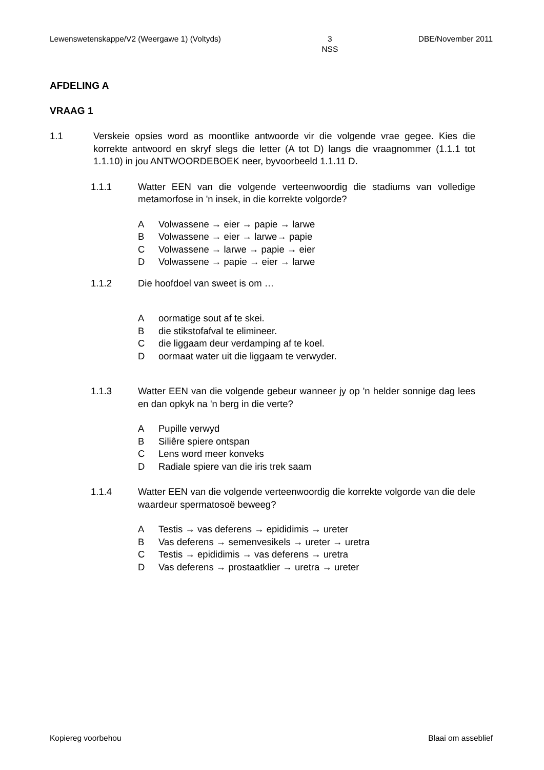Lewenswetenskappe/V2 (Weergawe 1) (Voltyds) 3
NSS DBE/November 2011
AFDELING A
VRAAG 1
1.1 Verskeie opsies word as moontlike antwoorde vir die volgende vrae gegee. Kies die korrekte antwoord en skryf slegs die letter (A tot D) langs die vraagnommer (1.1.1 tot 1.1.10) in jou ANTWOORDEBOEK neer, byvoorbeeld 1.1.11 D.
1.1.1 Watter EEN van die volgende verteenwoordig die stadiums van volledige metamorfose in 'n insek, in die korrekte volgorde?
A Volwassene → eier → papie → larwe
B Volwassene → eier → larwe→ papie
C Volwassene → larwe → papie → eier
D Volwassene → papie → eier → larwe
1.1.2 Die hoofdoel van sweet is om …
Aoormatige sout af te skei.
Bdie stikstofafval te elimineer.
Cdie liggaam deur verdamping af te koel.
Doormaat water uit die liggaam te verwyder.
1.1.3 Watter EEN van die volgende gebeur wanneer jy op 'n helder sonnige dag lees en dan opkyk na 'n berg in die verte?
A Pupille verwyd
B Siliêre spiere ontspan
C Lens word meer konveks
D Radiale spiere van die iris trek saam
1.1.4 Watter EEN van die volgende verteenwoordig die korrekte volgorde van die dele waardeur spermatosoë beweeg?
A Testis → vas deferens → epididimis → ureter
B Vas deferens → semenvesikels → ureter → uretra
C Testis → epididimis → vas deferens → uretra
D Vas deferens → prostaatklier → uretra → ureter
Kopiereg voorbehou Blaai om asseblief